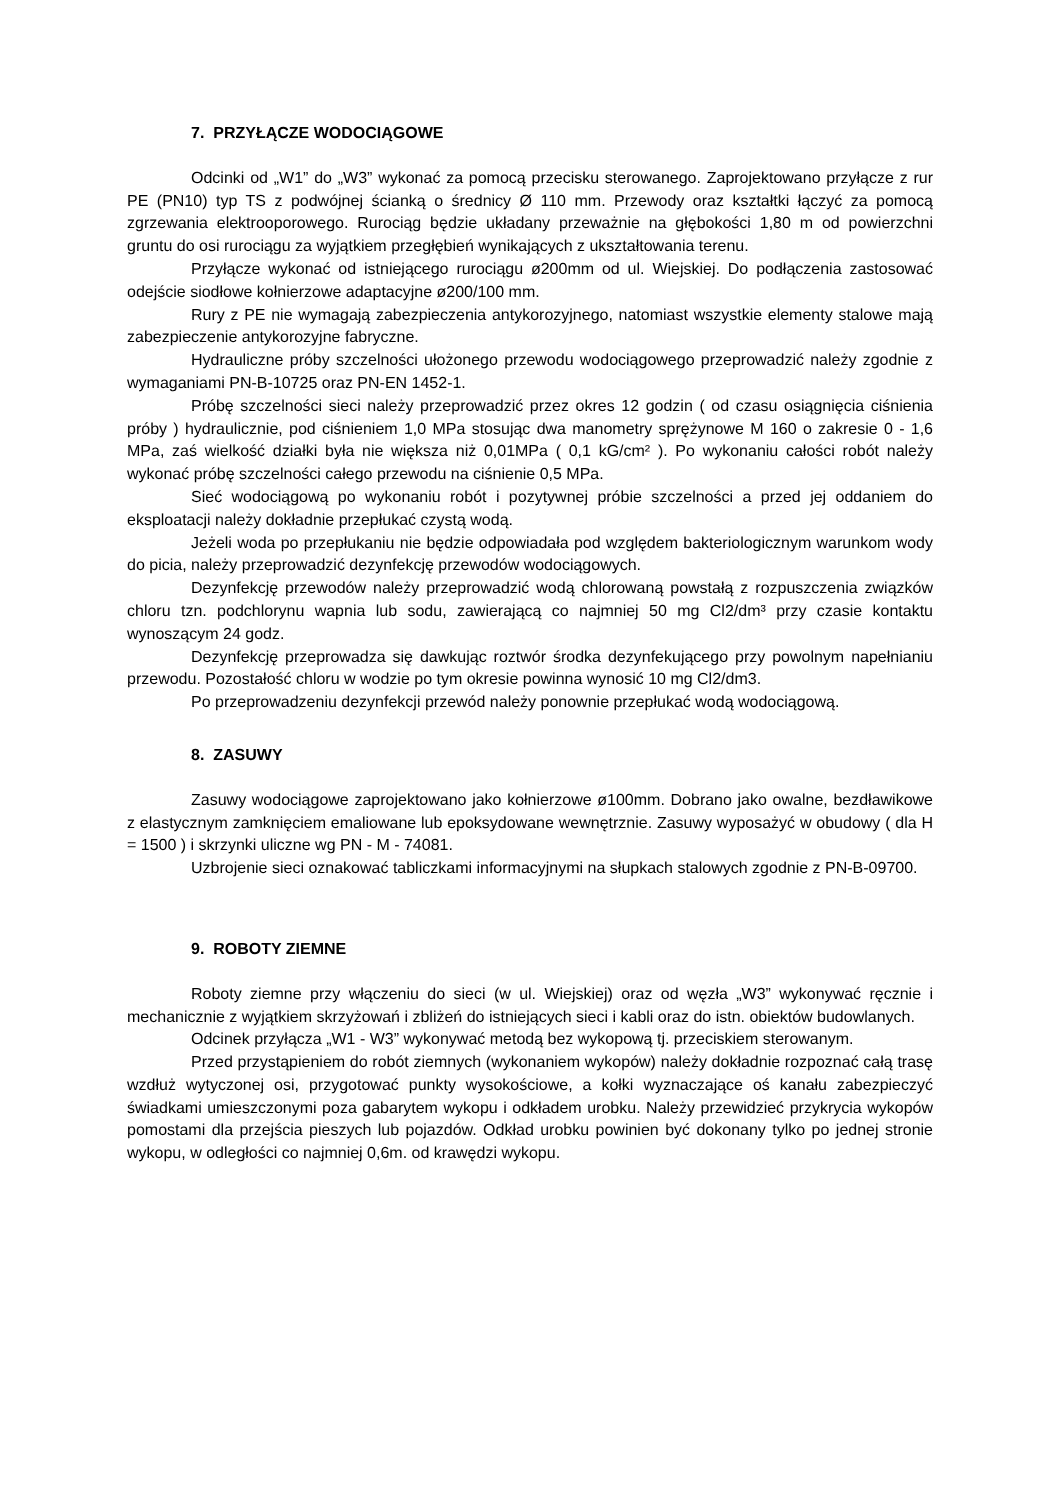7. PRZYŁĄCZE WODOCIĄGOWE
Odcinki od „W1” do „W3” wykonać za pomocą przecisku sterowanego. Zaprojektowano przyłącze z rur PE (PN10) typ TS z podwójnej ścianką o średnicy Ø 110 mm. Przewody oraz kształtki łączyć za pomocą zgrzewania elektrooporowego. Rurociąg będzie układany przeważnie na głębokości 1,80 m od powierzchni gruntu do osi rurociągu za wyjątkiem przegłębień wynikających z ukształtowania terenu.
Przyłącze wykonać od istniejącego rurociągu ø200mm od ul. Wiejskiej. Do podłączenia zastosować odejście siodłowe kołnierzowe adaptacyjne ø200/100 mm.
Rury z PE nie wymagają zabezpieczenia antykorozyjnego, natomiast wszystkie elementy stalowe mają zabezpieczenie antykorozyjne fabryczne.
Hydrauliczne próby szczelności ułożonego przewodu wodociągowego przeprowadzić należy zgodnie z wymaganiami PN-B-10725 oraz PN-EN 1452-1.
Próbę szczelności sieci należy przeprowadzić przez okres 12 godzin ( od czasu osiągnięcia ciśnienia próby ) hydraulicznie, pod ciśnieniem 1,0 MPa stosując dwa manometry sprężynowe M 160 o zakresie 0 - 1,6 MPa, zaś wielkość działki była nie większa niż 0,01MPa ( 0,1 kG/cm² ). Po wykonaniu całości robót należy wykonać próbę szczelności całego przewodu na ciśnienie 0,5 MPa.
Sieć wodociągową po wykonaniu robót i pozytywnej próbie szczelności a przed jej oddaniem do eksploatacji należy dokładnie przepłukać czystą wodą.
Jeżeli woda po przepłukaniu nie będzie odpowiadała pod względem bakteriologicznym warunkom wody do picia, należy przeprowadzić dezynfekcję przewodów wodociągowych.
Dezynfekcję przewodów należy przeprowadzić wodą chlorowaną powstałą z rozpuszczenia związków chloru tzn. podchlorynu wapnia lub sodu, zawierającą co najmniej 50 mg Cl2/dm³ przy czasie kontaktu wynoszącym 24 godz.
Dezynfekcję przeprowadza się dawkując roztwór środka dezynfekującego przy powolnym napełnianiu przewodu. Pozostałość chloru w wodzie po tym okresie powinna wynosić 10 mg Cl2/dm3.
Po przeprowadzeniu dezynfekcji przewód należy ponownie przepłukać wodą wodociągową.
8. ZASUWY
Zasuwy wodociągowe zaprojektowano jako kołnierzowe ø100mm. Dobrano jako owalne, bezdławikowe z elastycznym zamknięciem emaliowane lub epoksydowane wewnętrznie. Zasuwy wyposażyć w obudowy ( dla H = 1500 ) i skrzynki uliczne wg PN - M - 74081.
Uzbrojenie sieci oznakować tabliczkami informacyjnymi na słupkach stalowych zgodnie z PN-B-09700.
9. ROBOTY ZIEMNE
Roboty ziemne przy włączeniu do sieci (w ul. Wiejskiej) oraz od węzła „W3” wykonywać ręcznie i mechanicznie z wyjątkiem skrzyżowań i zbliżeń do istniejących sieci i kabli oraz do istn. obiektów budowlanych.
Odcinek przyłącza „W1 - W3” wykonywać metodą bez wykopową tj. przeciskiem sterowanym.
Przed przystąpieniem do robót ziemnych (wykonaniem wykopów) należy dokładnie rozpoznać całą trasę wzdłuż wytyczonej osi, przygotować punkty wysokościowe, a kołki wyznaczające oś kanału zabezpieczyć świadkami umieszczonymi poza gabarytem wykopu i odkładem urobku. Należy przewidzieć przykrycia wykopów pomostami dla przejścia pieszych lub pojazdów. Odkład urobku powinien być dokonany tylko po jednej stronie wykopu, w odległości co najmniej 0,6m. od krawędzi wykopu.